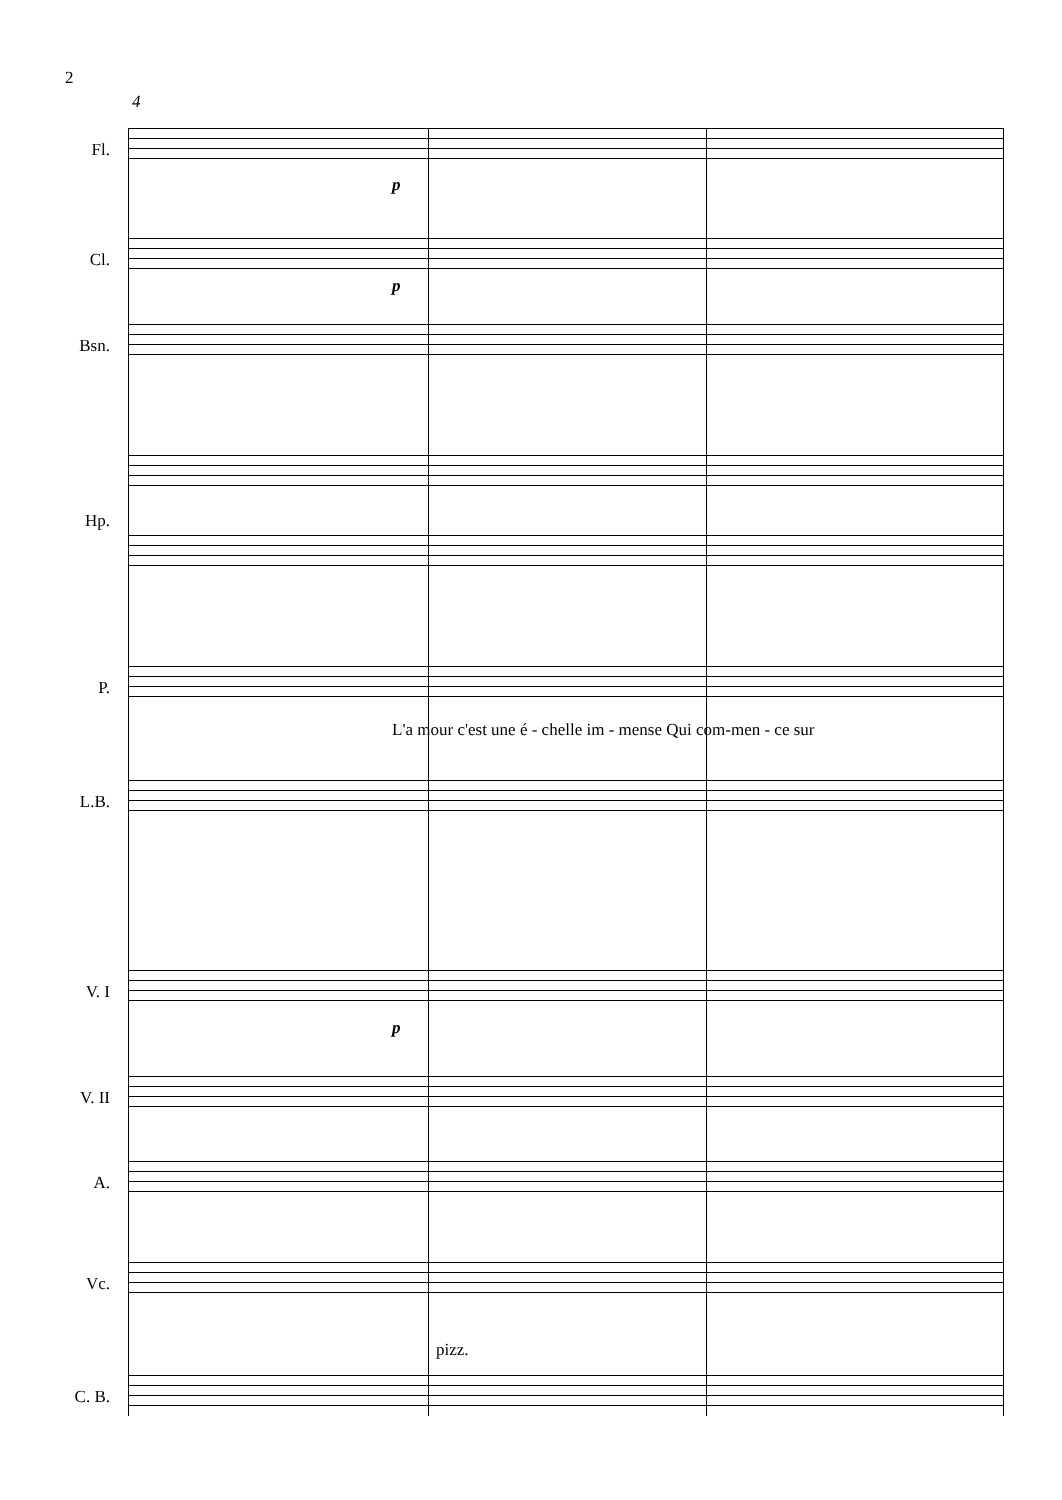2
4
Fl.
p
Cl.
p
Bsn.
Hp.
P.
L'a mour c'est une é - chelle im - mense Qui com-men - ce sur
L.B.
V. I
p
V. II
A.
Vc.
pizz.
C. B.